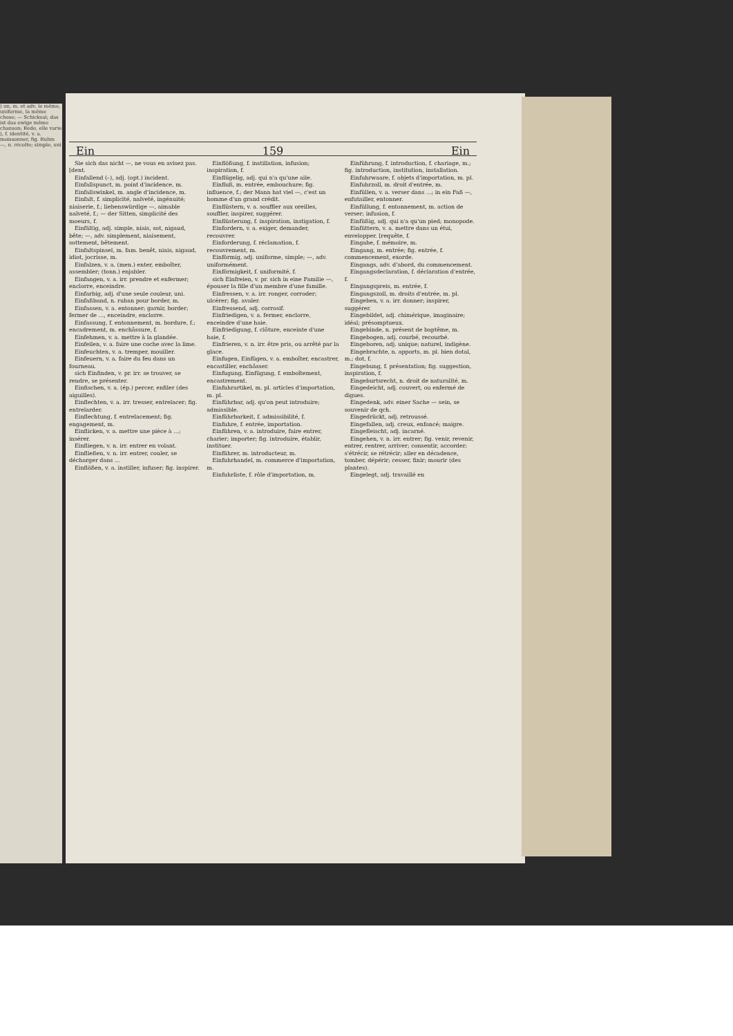) un, m. et adv. le même, uniforme, la même chose; — Schicksal; das ist das ewige même chanson; Rede, elle varie ), f. identité, v. a. moissonner, fig. Ruhm —, n. récolte; simple, uni
Ein 159 Ein
Sie sich das nicht —, ne vous en avisez pas. [dent.
Einfallend (⏑), adj. (opt.) incident.
Einfallspunct, m. point d'incidence, m.
Einfallswinkel, m. angle d'incidence, m.
Einfalt, f. simplicité, naïveté, ingénuité; niaiserie, f.; liebenswürdige —, aimable naïveté, f.; — der Sitten, simplicité des moeurs, f.
Einfältig, adj. simple, niais, sot, nigaud, bête; —, adv. simplement, niaisement, sottement, bêtement.
Einfaltspinsel, m. fam. benêt, niais, nigaud, idiot, jocrisse, m.
Einfalzen, v. a. (men.) enter, emboîter, assembler; (tonn.) enjabler.
Einfangen, v. a. irr. prendre et enfermer; enclorre, enceindre.
Einfarbig, adj. d'une seule couleur, uni.
Einfaßband, n. ruban pour border, m.
Einfassen, v. a. entonner; garnir, border; fermer de ..., enceindre, enclorre.
Einfassung, f. entonnement, m. bordure, f.; encadrement, m. enchâssure, f.
Einfehmen, v. a. mettre à la glandée.
Einfeilen, v. a. faire une coche avec la lime.
Einfeuchten, v. a. tremper, mouiller.
Einfeuern, v. a. faire du feu dans un fourneau.
sich Einfinden, v. pr. irr. se trouver, se rendre, se présenter.
Einfischen, v. a. (ép.) percer, enfiler (des aiguilles).
Einflechten, v. a. irr. tresser, entrelacer; fig. entrelarder.
Einflechtung, f. entrelacement; fig. engagement, m.
Einflicken, v. a. mettre une pièce à ...; insérer.
Einfliegen, v. n. irr. entrer en volant.
Einfließen, v. n. irr. entrer, couler, se décharger dans ...
Einflößen, v. a. instiller, infuser; fig. inspirer.
Einflößung, f. instillation, infusion; inspiration, f.
Einflügelig, adj. qui n'a qu'une aile.
Einfluß, m. entrée, embouchure; fig. influence, f.; der Mann hat viel —, c'est un homme d'un grand crédit.
Einflüstern, v. a. souffler aux oreilles, souffler, inspirer, suggérer.
Einflüsterung, f. inspiration, instigation, f.
Einfordern, v. a. exiger, demander, recouvrer.
Einforderung, f. réclamation, f. recouvrement, m.
Einförmig, adj. uniforme, simple; —, adv. uniformément.
Einförmigkeit, f. uniformité, f.
sich Einfreien, v. pr. sich in eine Familie —, épouser la fille d'un membre d'une famille.
Einfressen, v. a. irr. ronger, corroder; ulcérer; fig. avaler.
Einfressend, adj. corrosif.
Einfriedigen, v. a. fermer, enclorre, enceindre d'une haie.
Einfriedigung, f. clôture, enceinte d'une haie, f.
Einfrieren, v. n. irr. être pris, ou arrêté par la glace.
Einfugen, Einfügen, v. a. emboîter, encastrer, encastiller, enchâsser.
Einfugung, Einfügung, f. emboîtement, encastrement.
Einfuhrartikel, m. pl. articles d'importation, m. pl.
Einführbar, adj. qu'on peut introduire; admissible.
Einführbarkeit, f. admissibilité, f.
Einfuhre, f. entrée, importation.
Einführen, v. a. introduire, faire entrer, charier; importer; fig. introduire, établir, instituer.
Einführer, m. introducteur, m.
Einfuhrhandel, m. commerce d'importation, m.
Einfuhrliste, f. rôle d'importation, m.
Einführung, f. introduction, f. chariage, m.; fig. introduction, institution, installation.
Einfuhrwaare, f. objets d'importation, m. pl.
Einfuhrzoll, m. droit d'entrée, m.
Einfüllen, v. a. verser dans ...; in ein Faß —, enfutailler, entonner.
Einfüllung, f. entonnement, m. action de verser; infusion, f.
Einfüßig, adj. qui n'a qu'un pied; monopode.
Einfüttern, v. a. mettre dans un étui, envelopper. [requête, f.
Eingabe, f. mémoire, m.
Eingang, m. entrée; fig. entrée, f. commencement, exorde.
Eingangs, adv. d'abord, du commencement.
Eingangsdeclaration, f. déclaration d'entrée, f.
Eingangspreis, m. entrée, f.
Eingangszoll, m. droits d'entrée, m. pl.
Eingeben, v. a. irr. donner; inspirer, suggérer.
Eingebildet, adj. chimérique, imaginaire; idéal; présomptueux.
Eingebinde, n. présent de baptême, m.
Eingebogen, adj. courbé, recourbé.
Eingeboren, adj. unique; naturel, indigène.
Eingebrachte, n. apports, m. pl. bien dotal, m.; dot, f.
Eingebung, f. présentation; fig. suggestion, inspiration, f.
Eingeburtsrecht, n. droit de naturalité, m.
Eingedeicht, adj. couvert, ou enfermé de digues.
Eingedenk, adv. einer Sache — sein, se souvenir de qch.
Eingedrückt, adj. retroussé.
Eingefallen, adj. creux, enfoncé; maigre.
Eingefleischt, adj. incarné.
Eingehen, v. n. irr. entrer; fig. venir, revenir, entrer, rentrer, arriver; consentir, accorder; s'étrécir, se rétrécir; aller en décadence, tomber, dépérir; cesser, finir; mourir (des plantes).
Eingelegt, adj. travaillé en